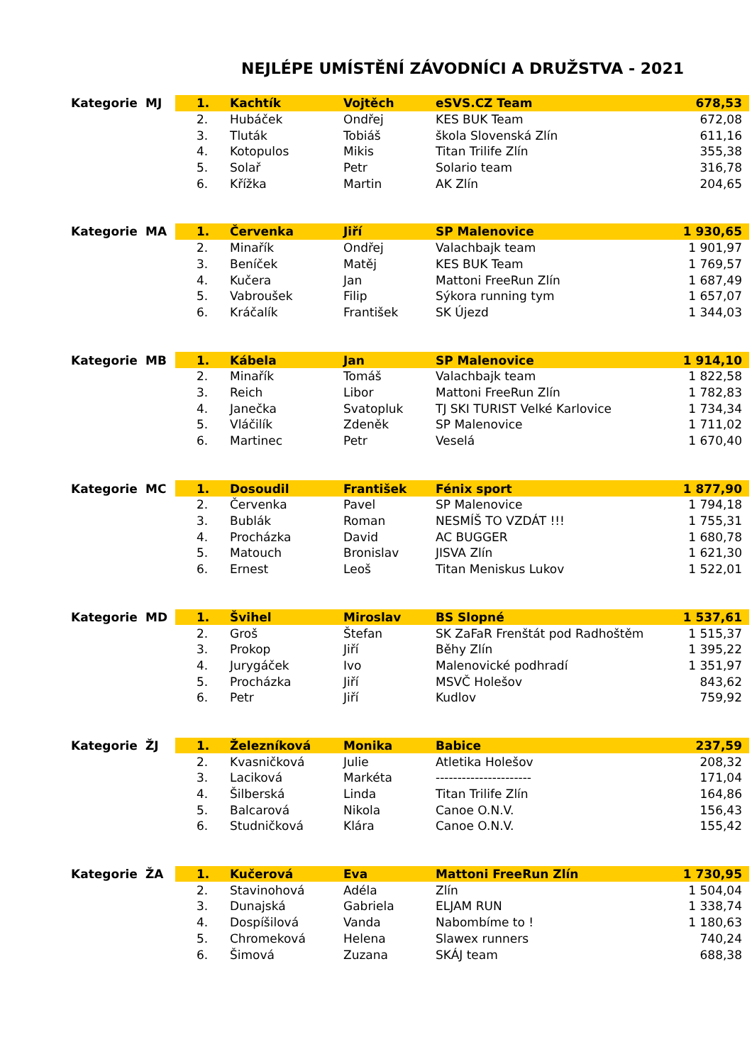NEJLÉPE UMÍSTĚNÍ ZÁVODNÍCI A DRUŽSTVA - 2021
| Kategorie | MJ | 1. | Kachtík | Vojtěch | eSVS.CZ Team | 678,53 |
| | | 2. | Hubáček | Ondřej | KES BUK Team | 672,08 |
| | | 3. | Tluták | Tobiáš | škola Slovenská Zlín | 611,16 |
| | | 4. | Kotopulos | Mikis | Titan Trilife Zlín | 355,38 |
| | | 5. | Solař | Petr | Solario team | 316,78 |
| | | 6. | Křížka | Martin | AK Zlín | 204,65 |
| Kategorie | MA | 1. | Červenka | Jiří | SP Malenovice | 1 930,65 |
| | | 2. | Minařík | Ondřej | Valachbajk team | 1 901,97 |
| | | 3. | Beníček | Matěj | KES BUK Team | 1 769,57 |
| | | 4. | Kučera | Jan | Mattoni FreeRun Zlín | 1 687,49 |
| | | 5. | Vabroušek | Filip | Sýkora running tym | 1 657,07 |
| | | 6. | Kráčalík | František | SK Újezd | 1 344,03 |
| Kategorie | MB | 1. | Kábela | Jan | SP Malenovice | 1 914,10 |
| | | 2. | Minařík | Tomáš | Valachbajk team | 1 822,58 |
| | | 3. | Reich | Libor | Mattoni FreeRun Zlín | 1 782,83 |
| | | 4. | Janečka | Svatopluk | TJ SKI TURIST Velké Karlovice | 1 734,34 |
| | | 5. | Vláčilík | Zdeněk | SP Malenovice | 1 711,02 |
| | | 6. | Martinec | Petr | Veselá | 1 670,40 |
| Kategorie | MC | 1. | Dosoudil | František | Fénix sport | 1 877,90 |
| | | 2. | Červenka | Pavel | SP Malenovice | 1 794,18 |
| | | 3. | Bublák | Roman | NESMÍŠ TO VZDÁT !!! | 1 755,31 |
| | | 4. | Procházka | David | AC BUGGER | 1 680,78 |
| | | 5. | Matouch | Bronislav | JISVA Zlín | 1 621,30 |
| | | 6. | Ernest | Leoš | Titan Meniskus Lukov | 1 522,01 |
| Kategorie | MD | 1. | Švihel | Miroslav | BS Slopné | 1 537,61 |
| | | 2. | Groš | Štefan | SK ZaFaR Frenštát pod Radhoštěm | 1 515,37 |
| | | 3. | Prokop | Jiří | Běhy Zlín | 1 395,22 |
| | | 4. | Jurygáček | Ivo | Malenovické podhradí | 1 351,97 |
| | | 5. | Procházka | Jiří | MSVČ Holešov | 843,62 |
| | | 6. | Petr | Jiří | Kudlov | 759,92 |
| Kategorie | ŽJ | 1. | Železníková | Monika | Babice | 237,59 |
| | | 2. | Kvasničková | Julie | Atletika Holešov | 208,32 |
| | | 3. | Laciková | Markéta | ---------------------- | 171,04 |
| | | 4. | Šilberská | Linda | Titan Trilife Zlín | 164,86 |
| | | 5. | Balcarová | Nikola | Canoe O.N.V. | 156,43 |
| | | 6. | Studničková | Klára | Canoe O.N.V. | 155,42 |
| Kategorie | ŽA | 1. | Kučerová | Eva | Mattoni FreeRun Zlín | 1 730,95 |
| | | 2. | Stavinohová | Adéla | Zlín | 1 504,04 |
| | | 3. | Dunajská | Gabriela | ELJAM RUN | 1 338,74 |
| | | 4. | Dospíšilová | Vanda | Nabombíme to ! | 1 180,63 |
| | | 5. | Chromeková | Helena | Slawex runners | 740,24 |
| | | 6. | Šimová | Zuzana | SKÁJ team | 688,38 |